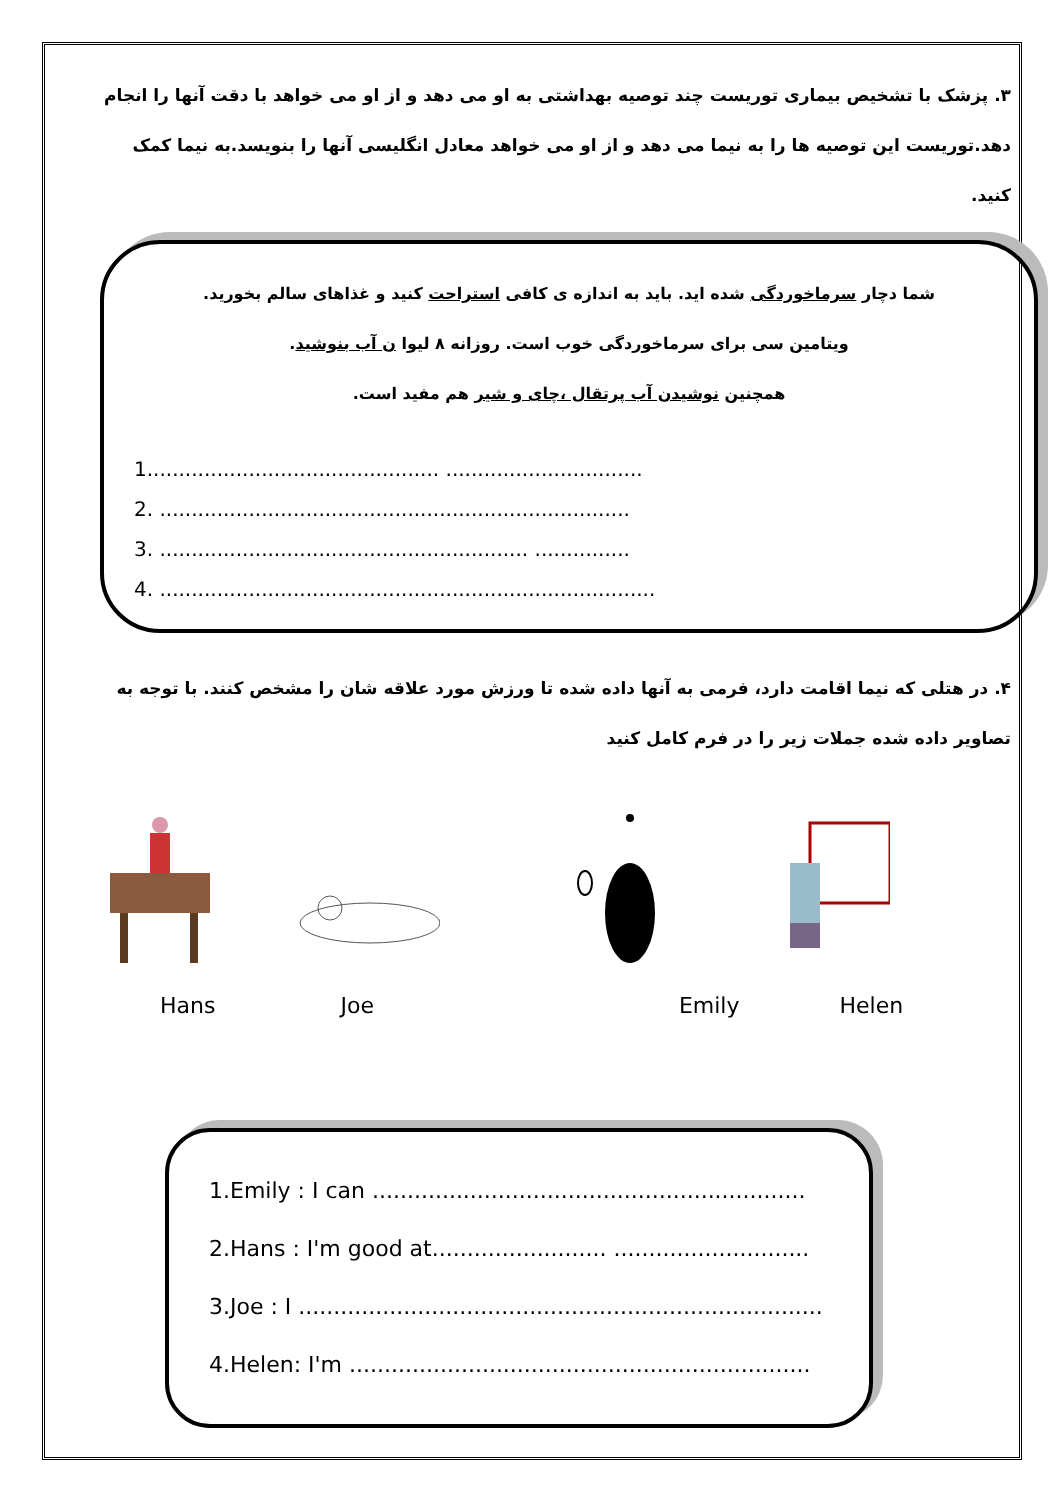۳. پزشک با تشخیص بیماری توریست چند توصیه بهداشتی به او می دهد و از او می خواهد با دقت آنها را انجام دهد.توریست این توصیه ها را به نیما می دهد و از او می خواهد معادل انگلیسی آنها را بنویسد.به نیما کمک کنید.
شما دچار سرماخوردگی شده اید. باید به اندازه ی کافی استراحت کنید و غذاهای سالم بخورید.
ویتامین سی برای سرماخوردگی خوب است. روزانه ۸ لیوا ن آب بنوشید.
همچنین نوشیدن آب پرتقال ،چای و شیر هم مفید است.
1.............................................. ...............................
2. ..........................................................................
3. .......................................................... ...............
4. ..............................................................................
۴. در هتلی که نیما اقامت دارد، فرمی به آنها داده شده تا ورزش مورد علاقه شان را مشخص کنند. با توجه به تصاویر داده شده جملات زیر را در فرم کامل کنید
Hans Joe Emily Helen
1.Emily : I can ..............................................................
2.Hans : I'm good at......................... ............................
3.Joe : I ...........................................................................
4.Helen: I'm ..................................................................